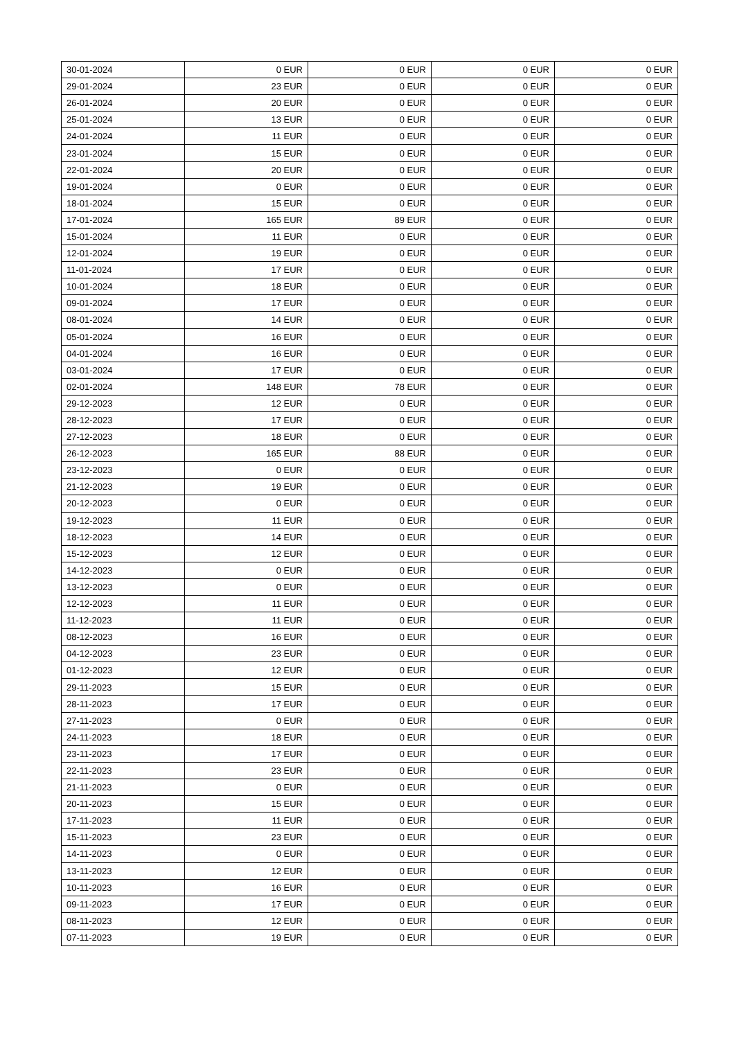| 30-01-2024 | 0 EUR | 0 EUR | 0 EUR | 0 EUR |
| 29-01-2024 | 23 EUR | 0 EUR | 0 EUR | 0 EUR |
| 26-01-2024 | 20 EUR | 0 EUR | 0 EUR | 0 EUR |
| 25-01-2024 | 13 EUR | 0 EUR | 0 EUR | 0 EUR |
| 24-01-2024 | 11 EUR | 0 EUR | 0 EUR | 0 EUR |
| 23-01-2024 | 15 EUR | 0 EUR | 0 EUR | 0 EUR |
| 22-01-2024 | 20 EUR | 0 EUR | 0 EUR | 0 EUR |
| 19-01-2024 | 0 EUR | 0 EUR | 0 EUR | 0 EUR |
| 18-01-2024 | 15 EUR | 0 EUR | 0 EUR | 0 EUR |
| 17-01-2024 | 165 EUR | 89 EUR | 0 EUR | 0 EUR |
| 15-01-2024 | 11 EUR | 0 EUR | 0 EUR | 0 EUR |
| 12-01-2024 | 19 EUR | 0 EUR | 0 EUR | 0 EUR |
| 11-01-2024 | 17 EUR | 0 EUR | 0 EUR | 0 EUR |
| 10-01-2024 | 18 EUR | 0 EUR | 0 EUR | 0 EUR |
| 09-01-2024 | 17 EUR | 0 EUR | 0 EUR | 0 EUR |
| 08-01-2024 | 14 EUR | 0 EUR | 0 EUR | 0 EUR |
| 05-01-2024 | 16 EUR | 0 EUR | 0 EUR | 0 EUR |
| 04-01-2024 | 16 EUR | 0 EUR | 0 EUR | 0 EUR |
| 03-01-2024 | 17 EUR | 0 EUR | 0 EUR | 0 EUR |
| 02-01-2024 | 148 EUR | 78 EUR | 0 EUR | 0 EUR |
| 29-12-2023 | 12 EUR | 0 EUR | 0 EUR | 0 EUR |
| 28-12-2023 | 17 EUR | 0 EUR | 0 EUR | 0 EUR |
| 27-12-2023 | 18 EUR | 0 EUR | 0 EUR | 0 EUR |
| 26-12-2023 | 165 EUR | 88 EUR | 0 EUR | 0 EUR |
| 23-12-2023 | 0 EUR | 0 EUR | 0 EUR | 0 EUR |
| 21-12-2023 | 19 EUR | 0 EUR | 0 EUR | 0 EUR |
| 20-12-2023 | 0 EUR | 0 EUR | 0 EUR | 0 EUR |
| 19-12-2023 | 11 EUR | 0 EUR | 0 EUR | 0 EUR |
| 18-12-2023 | 14 EUR | 0 EUR | 0 EUR | 0 EUR |
| 15-12-2023 | 12 EUR | 0 EUR | 0 EUR | 0 EUR |
| 14-12-2023 | 0 EUR | 0 EUR | 0 EUR | 0 EUR |
| 13-12-2023 | 0 EUR | 0 EUR | 0 EUR | 0 EUR |
| 12-12-2023 | 11 EUR | 0 EUR | 0 EUR | 0 EUR |
| 11-12-2023 | 11 EUR | 0 EUR | 0 EUR | 0 EUR |
| 08-12-2023 | 16 EUR | 0 EUR | 0 EUR | 0 EUR |
| 04-12-2023 | 23 EUR | 0 EUR | 0 EUR | 0 EUR |
| 01-12-2023 | 12 EUR | 0 EUR | 0 EUR | 0 EUR |
| 29-11-2023 | 15 EUR | 0 EUR | 0 EUR | 0 EUR |
| 28-11-2023 | 17 EUR | 0 EUR | 0 EUR | 0 EUR |
| 27-11-2023 | 0 EUR | 0 EUR | 0 EUR | 0 EUR |
| 24-11-2023 | 18 EUR | 0 EUR | 0 EUR | 0 EUR |
| 23-11-2023 | 17 EUR | 0 EUR | 0 EUR | 0 EUR |
| 22-11-2023 | 23 EUR | 0 EUR | 0 EUR | 0 EUR |
| 21-11-2023 | 0 EUR | 0 EUR | 0 EUR | 0 EUR |
| 20-11-2023 | 15 EUR | 0 EUR | 0 EUR | 0 EUR |
| 17-11-2023 | 11 EUR | 0 EUR | 0 EUR | 0 EUR |
| 15-11-2023 | 23 EUR | 0 EUR | 0 EUR | 0 EUR |
| 14-11-2023 | 0 EUR | 0 EUR | 0 EUR | 0 EUR |
| 13-11-2023 | 12 EUR | 0 EUR | 0 EUR | 0 EUR |
| 10-11-2023 | 16 EUR | 0 EUR | 0 EUR | 0 EUR |
| 09-11-2023 | 17 EUR | 0 EUR | 0 EUR | 0 EUR |
| 08-11-2023 | 12 EUR | 0 EUR | 0 EUR | 0 EUR |
| 07-11-2023 | 19 EUR | 0 EUR | 0 EUR | 0 EUR |